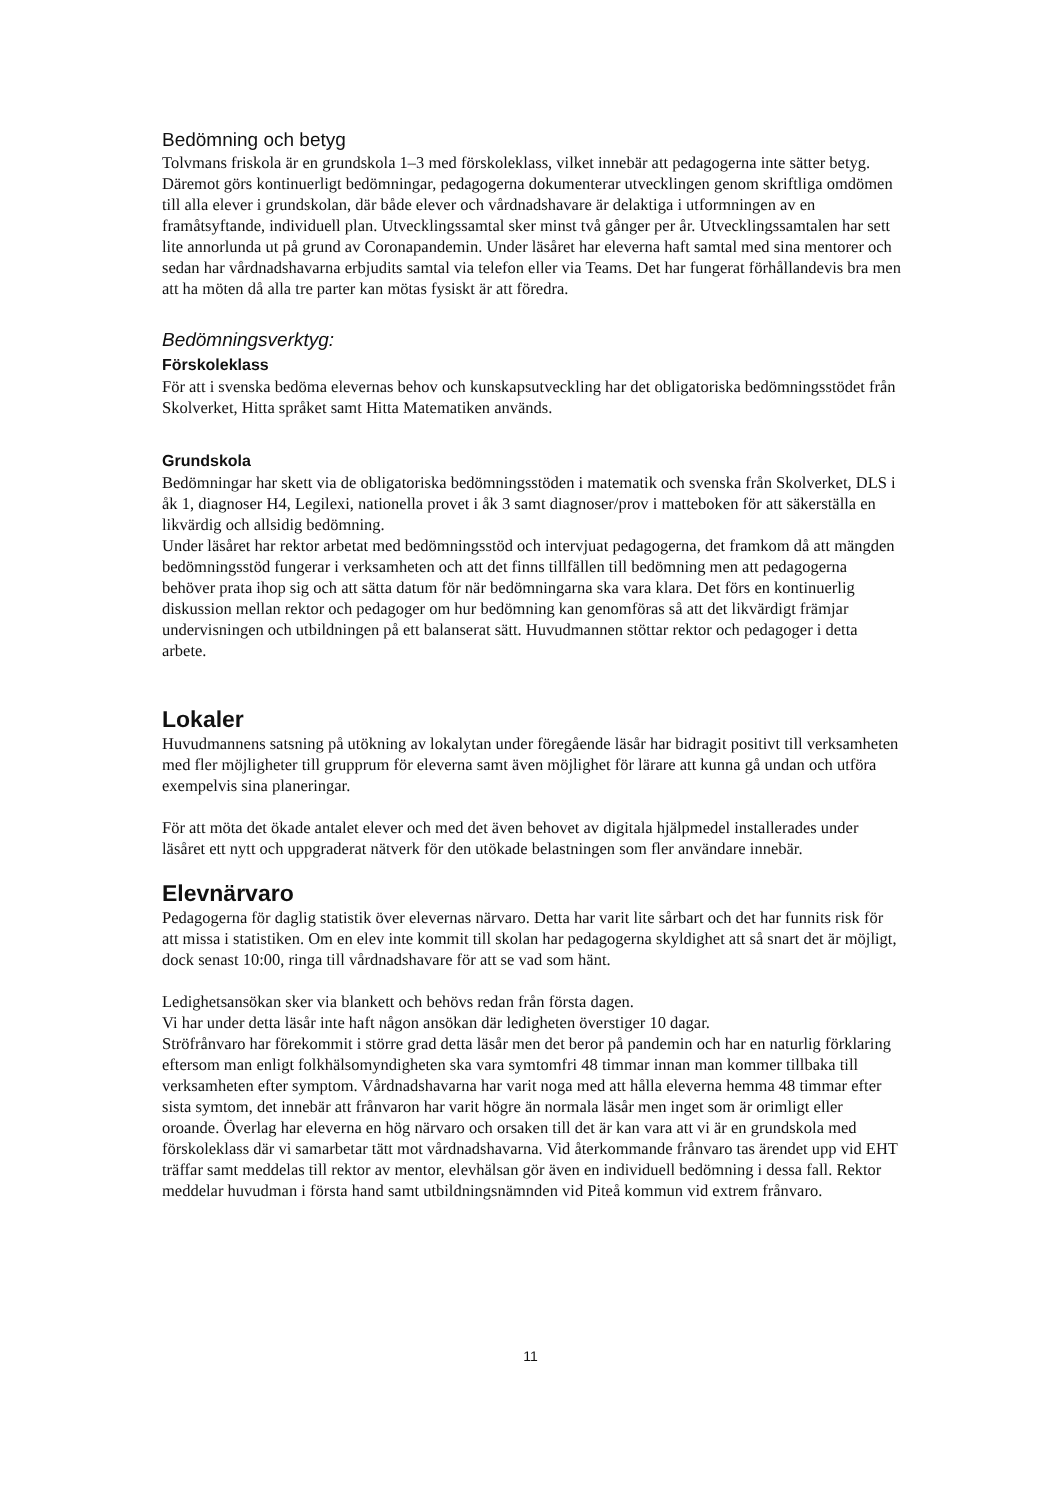Bedömning och betyg
Tolvmans friskola är en grundskola 1–3 med förskoleklass, vilket innebär att pedagogerna inte sätter betyg. Däremot görs kontinuerligt bedömningar, pedagogerna dokumenterar utvecklingen genom skriftliga omdömen till alla elever i grundskolan, där både elever och vårdnadshavare är delaktiga i utformningen av en framåtsyftande, individuell plan. Utvecklingssamtal sker minst två gånger per år. Utvecklingssamtalen har sett lite annorlunda ut på grund av Coronapandemin. Under läsåret har eleverna haft samtal med sina mentorer och sedan har vårdnadshavarna erbjudits samtal via telefon eller via Teams. Det har fungerat förhållandevis bra men att ha möten då alla tre parter kan mötas fysiskt är att föredra.
Bedömningsverktyg:
Förskoleklass
För att i svenska bedöma elevernas behov och kunskapsutveckling har det obligatoriska bedömningsstödet från Skolverket, Hitta språket samt Hitta Matematiken används.
Grundskola
Bedömningar har skett via de obligatoriska bedömningsstöden i matematik och svenska från Skolverket, DLS i åk 1, diagnoser H4, Legilexi, nationella provet i åk 3 samt diagnoser/prov i matteboken för att säkerställa en likvärdig och allsidig bedömning.
Under läsåret har rektor arbetat med bedömningsstöd och intervjuat pedagogerna, det framkom då att mängden bedömningsstöd fungerar i verksamheten och att det finns tillfällen till bedömning men att pedagogerna behöver prata ihop sig och att sätta datum för när bedömningarna ska vara klara. Det förs en kontinuerlig diskussion mellan rektor och pedagoger om hur bedömning kan genomföras så att det likvärdigt främjar undervisningen och utbildningen på ett balanserat sätt. Huvudmannen stöttar rektor och pedagoger i detta arbete.
Lokaler
Huvudmannens satsning på utökning av lokalytan under föregående läsår har bidragit positivt till verksamheten med fler möjligheter till grupprum för eleverna samt även möjlighet för lärare att kunna gå undan och utföra exempelvis sina planeringar.
För att möta det ökade antalet elever och med det även behovet av digitala hjälpmedel installerades under läsåret ett nytt och uppgraderat nätverk för den utökade belastningen som fler användare innebär.
Elevnärvaro
Pedagogerna för daglig statistik över elevernas närvaro. Detta har varit lite sårbart och det har funnits risk för att missa i statistiken. Om en elev inte kommit till skolan har pedagogerna skyldighet att så snart det är möjligt, dock senast 10:00, ringa till vårdnadshavare för att se vad som hänt.
Ledighetsansökan sker via blankett och behövs redan från första dagen.
Vi har under detta läsår inte haft någon ansökan där ledigheten överstiger 10 dagar.
Ströfrånvaro har förekommit i större grad detta läsår men det beror på pandemin och har en naturlig förklaring eftersom man enligt folkhälsomyndigheten ska vara symtomfri 48 timmar innan man kommer tillbaka till verksamheten efter symptom. Vårdnadshavarna har varit noga med att hålla eleverna hemma 48 timmar efter sista symtom, det innebär att frånvaron har varit högre än normala läsår men inget som är orimligt eller oroande. Överlag har eleverna en hög närvaro och orsaken till det är kan vara att vi är en grundskola med förskoleklass där vi samarbetar tätt mot vårdnadshavarna. Vid återkommande frånvaro tas ärendet upp vid EHT träffar samt meddelas till rektor av mentor, elevhälsan gör även en individuell bedömning i dessa fall. Rektor meddelar huvudman i första hand samt utbildningsnämnden vid Piteå kommun vid extrem frånvaro.
11